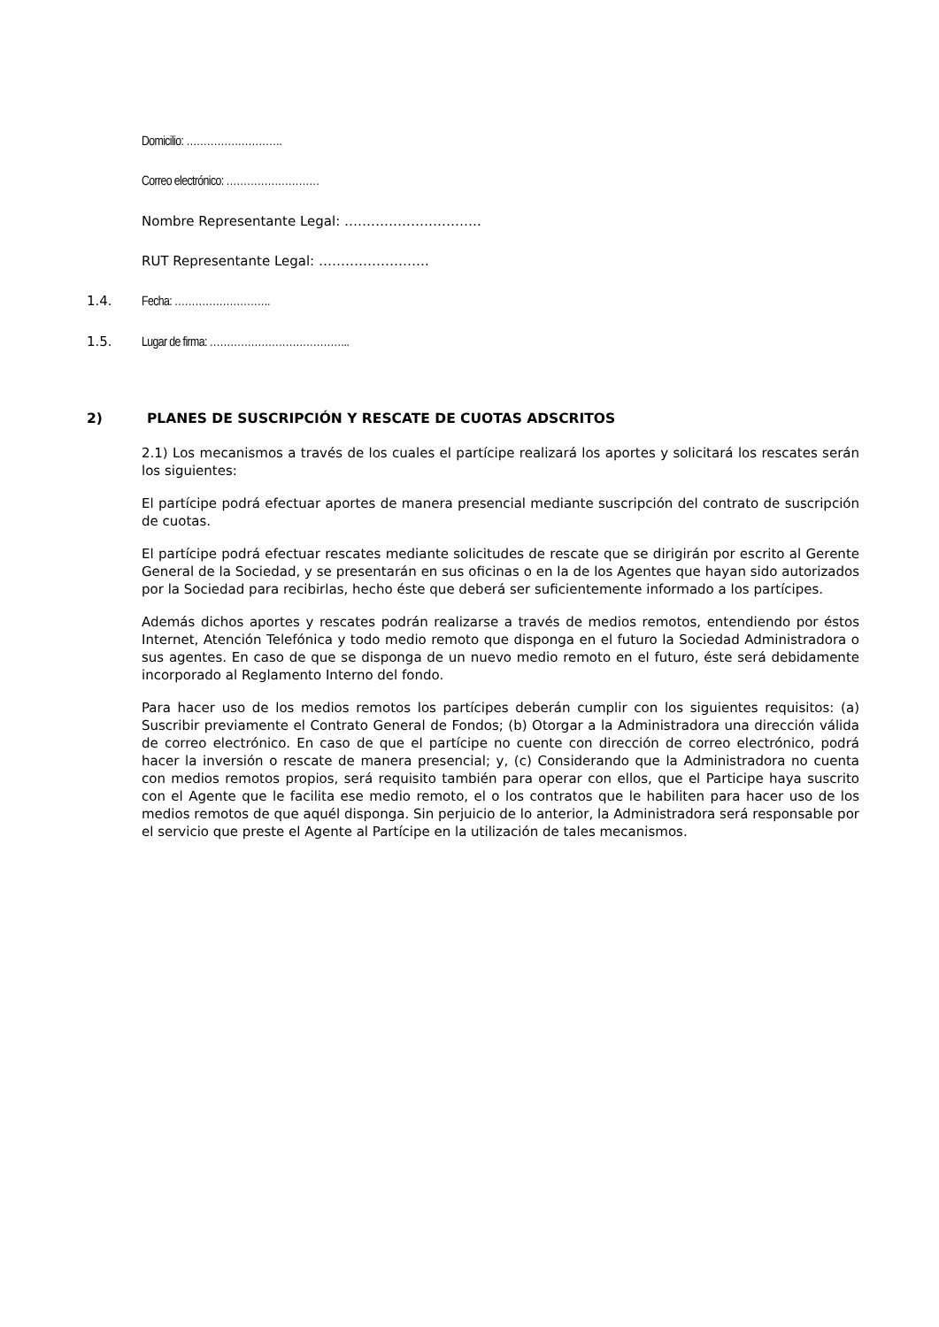Domicilio: ……………………….
Correo electrónico: ………………………
Nombre Representante Legal: ………………………….
RUT Representante Legal: …………………….
1.4. Fecha: ……………………….
1.5. Lugar de firma: …………………………………..
2) PLANES DE SUSCRIPCIÓN Y RESCATE DE CUOTAS ADSCRITOS
2.1) Los mecanismos a través de los cuales el partícipe realizará los aportes y solicitará los rescates serán los siguientes:
El partícipe podrá efectuar aportes de manera presencial mediante suscripción del contrato de suscripción de cuotas.
El partícipe podrá efectuar rescates mediante solicitudes de rescate que se dirigirán por escrito al Gerente General de la Sociedad, y se presentarán en sus oficinas o en la de los Agentes que hayan sido autorizados por la Sociedad para recibirlas, hecho éste que deberá ser suficientemente informado a los partícipes.
Además dichos aportes y rescates podrán realizarse a través de medios remotos, entendiendo por éstos Internet, Atención Telefónica y todo medio remoto que disponga en el futuro la Sociedad Administradora o sus agentes. En caso de que se disponga de un nuevo medio remoto en el futuro, éste será debidamente incorporado al Reglamento Interno del fondo.
Para hacer uso de los medios remotos los partícipes deberán cumplir con los siguientes requisitos: (a) Suscribir previamente el Contrato General de Fondos; (b) Otorgar a la Administradora una dirección válida de correo electrónico. En caso de que el partícipe no cuente con dirección de correo electrónico, podrá hacer la inversión o rescate de manera presencial; y, (c) Considerando que la Administradora no cuenta con medios remotos propios, será requisito también para operar con ellos, que el Participe haya suscrito con el Agente que le facilita ese medio remoto, el o los contratos que le habiliten para hacer uso de los medios remotos de que aquél disponga. Sin perjuicio de lo anterior, la Administradora será responsable por el servicio que preste el Agente al Partícipe en la utilización de tales mecanismos.